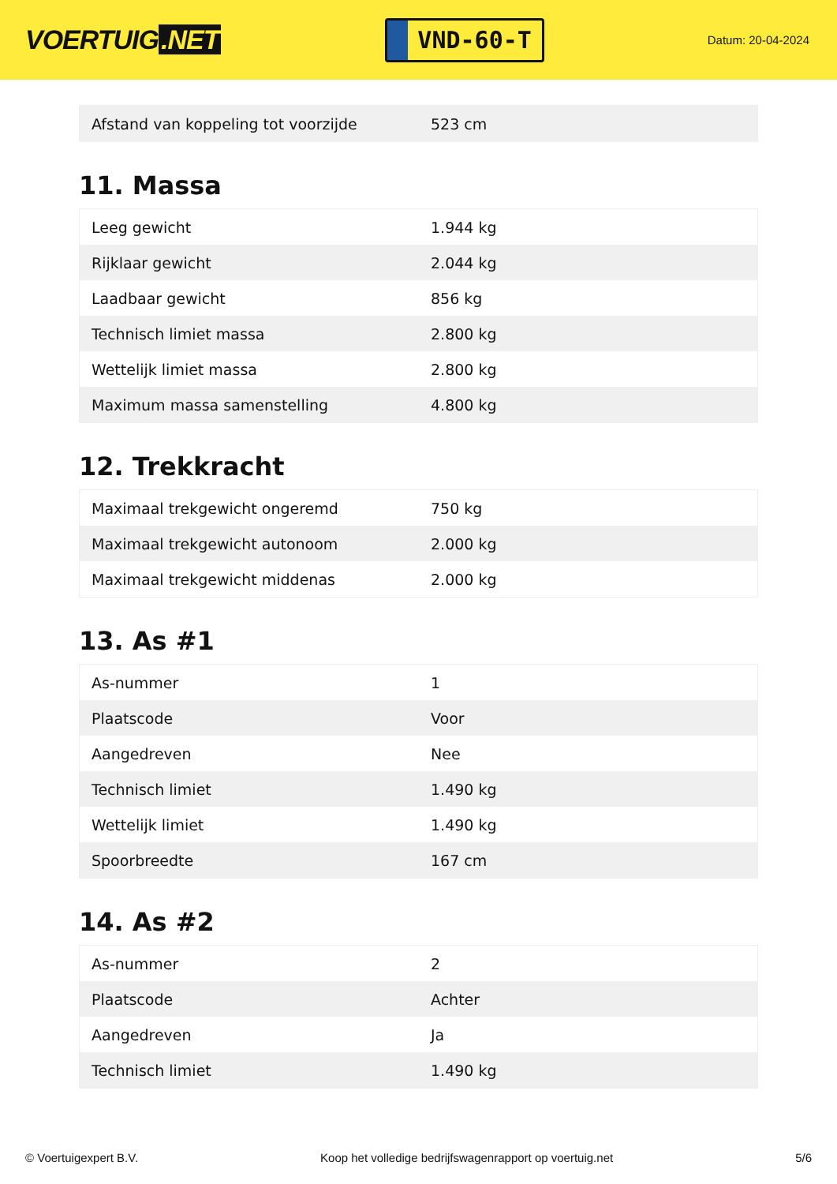VOERTUIG.NET
VND-60-T
Datum: 20-04-2024
| Afstand van koppeling tot voorzijde | 523 cm |
11. Massa
| Leeg gewicht | 1.944 kg |
| Rijklaar gewicht | 2.044 kg |
| Laadbaar gewicht | 856 kg |
| Technisch limiet massa | 2.800 kg |
| Wettelijk limiet massa | 2.800 kg |
| Maximum massa samenstelling | 4.800 kg |
12. Trekkracht
| Maximaal trekgewicht ongeremd | 750 kg |
| Maximaal trekgewicht autonoom | 2.000 kg |
| Maximaal trekgewicht middenas | 2.000 kg |
13. As #1
| As-nummer | 1 |
| Plaatscode | Voor |
| Aangedreven | Nee |
| Technisch limiet | 1.490 kg |
| Wettelijk limiet | 1.490 kg |
| Spoorbreedte | 167 cm |
14. As #2
| As-nummer | 2 |
| Plaatscode | Achter |
| Aangedreven | Ja |
| Technisch limiet | 1.490 kg |
© Voertuigexpert B.V. Koop het volledige bedrijfswagenrapport op voertuig.net 5/6